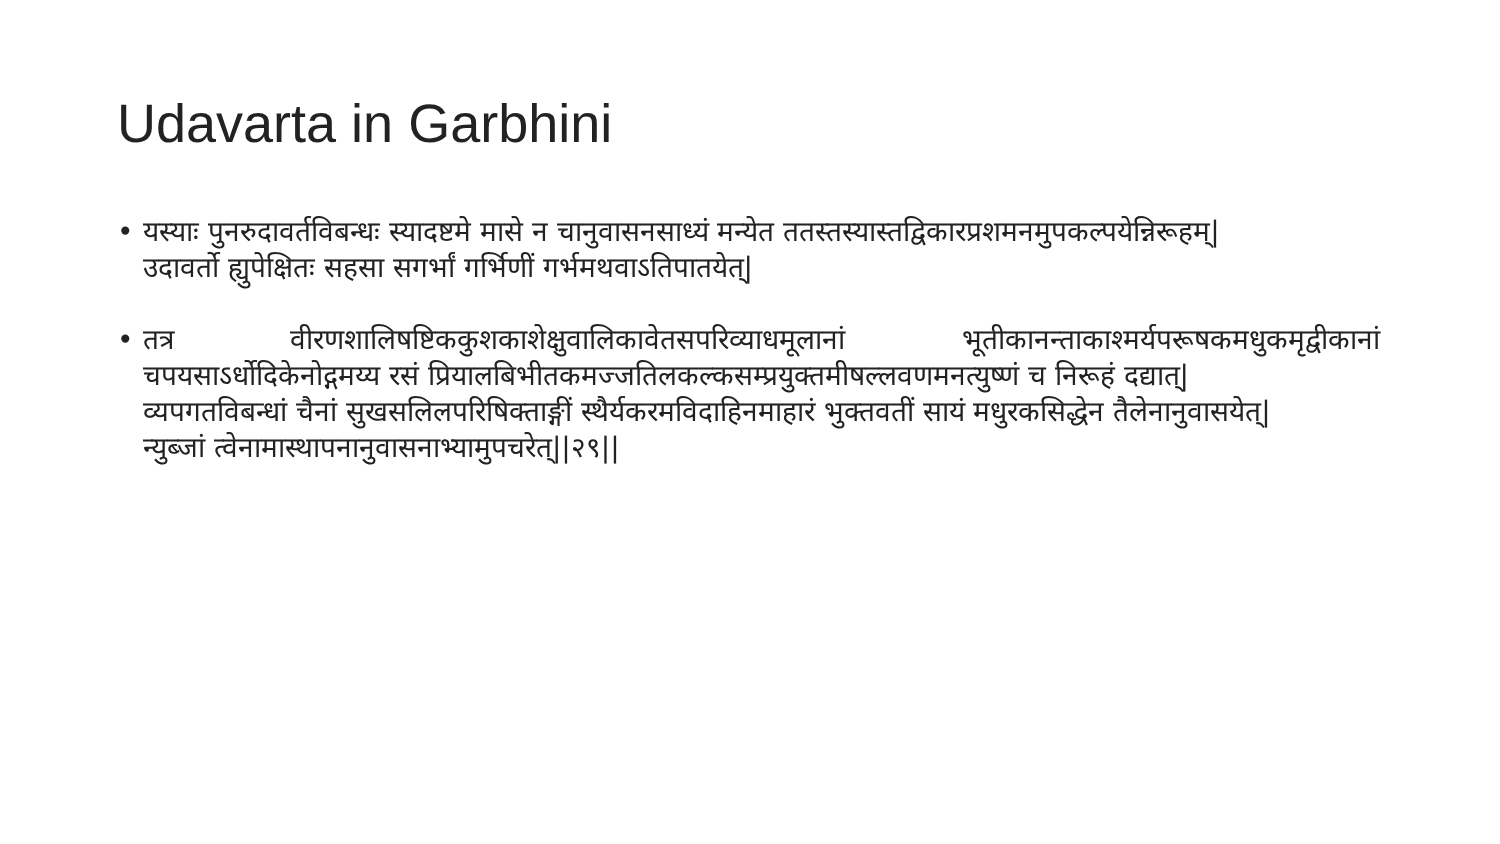Udavarta in Garbhini
• यस्याः पुनरुदावर्तविबन्धः स्यादष्टमे मासे न चानुवासनसाध्यं मन्येत ततस्तस्यास्तद्विकारप्रशमनमुपकल्पयेन्निरूहम्|
उदावर्तो ह्युपेक्षितः सहसा सगर्भां गर्भिणीं गर्भमथवाऽतिपातयेत्|
• तत्र वीरणशालिषष्टिककुशकाशेक्षुवालिकावेतसपरिव्याधमूलानां भूतीकानन्ताकाश्मर्यपरूषकमधुकमृद्वीकानां चपयसाऽर्धोदिकेनोद्गमय्य रसं प्रियालबिभीतकमज्जतिलकल्कसम्प्रयुक्तमीषल्लवणमनत्युष्णं च निरूहं दद्यात्|
व्यपगतविबन्धां चैनां सुखसलिलपरिषिक्ताङ्गीं स्थैर्यकरमविदाहिनमाहारं भुक्तवतीं सायं मधुरकसिद्धेन तैलेनानुवासयेत्|
न्युब्जां त्वेनामास्थापनानुवासनाभ्यामुपचरेत्||२९||